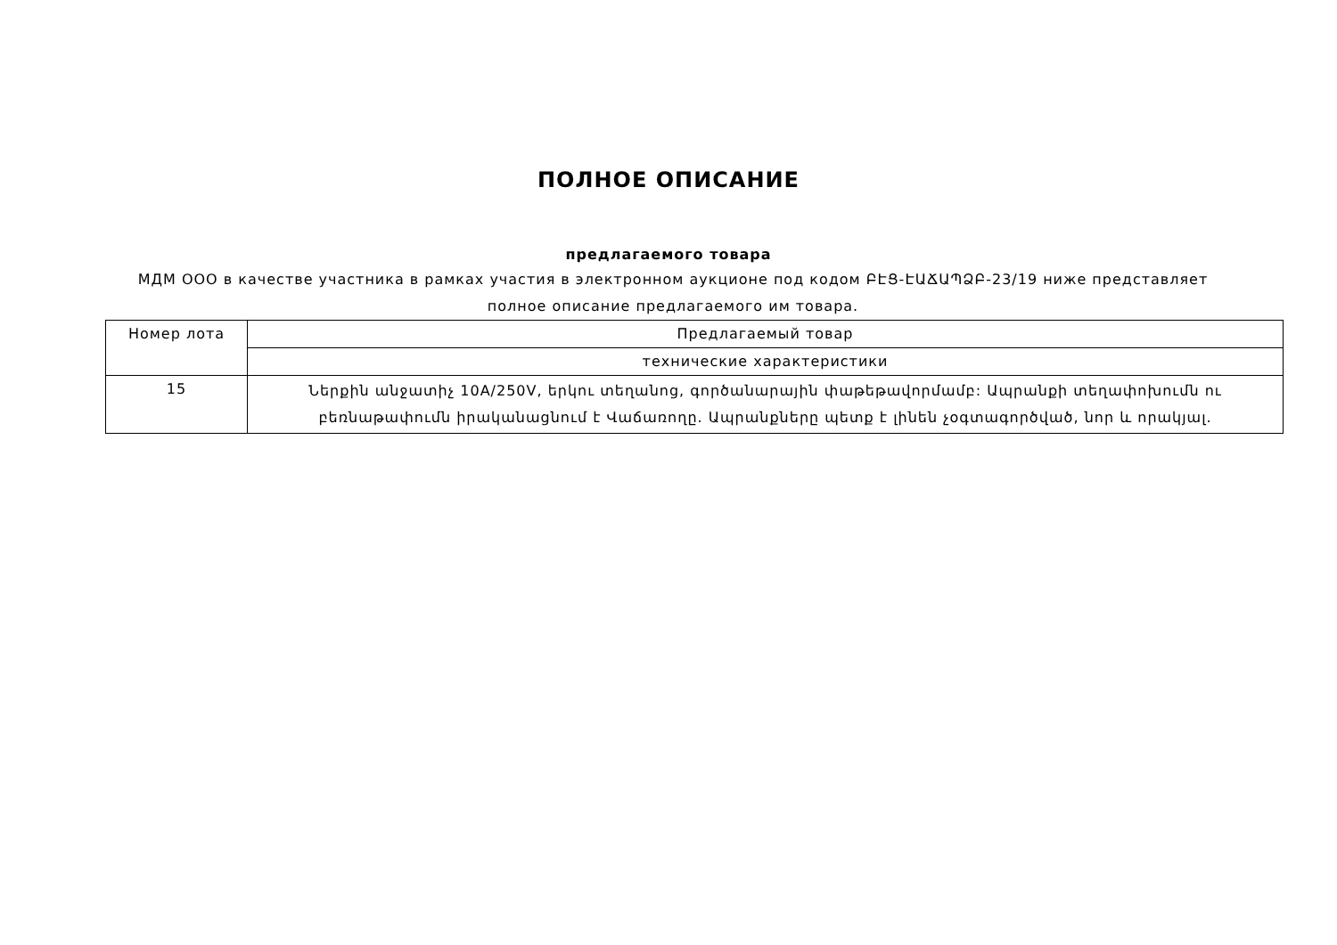ПОЛНОЕ ОПИСАНИЕ
предлагаемого товара
МДМ ООО в качестве участника в рамках участия в электронном аукционе под кодом ԲԷՑ-ԷԱՃԱՊՁԲ-23/19 ниже представляет полное описание предлагаемого им товара.
| Номер лота | Предлагаемый товар |
| --- | --- |
| | технические характеристики |
| 15 | Ներքին անջատիչ 10A/250V, երկու տեղանոց, գործանարային փաթեթավորմամբ: Ապրանքի տեղափոխումն ու բեռնաթափումն իրականացնում է Վաճառողը. Ապրանքները պետք է լինեն չօգտագործված, նոր և որակյալ. |